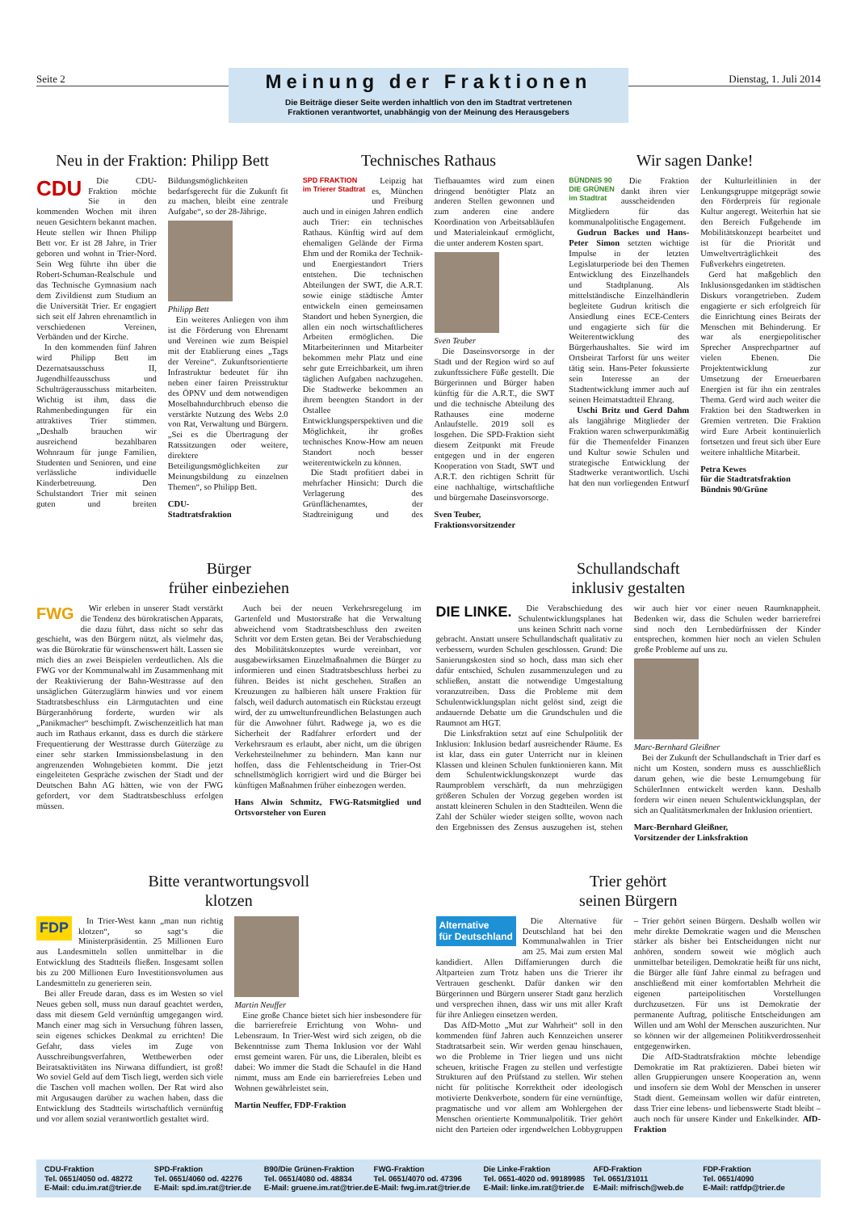Seite 2
Meinung der Fraktionen
Die Beiträge dieser Seite werden inhaltlich von den im Stadtrat vertretenen
Fraktionen verantwortet, unabhängig von der Meinung des Herausgebers
Dienstag, 1. Juli 2014
Neu in der Fraktion: Philipp Bett
CDU
Die CDU-Fraktion möchte Sie in den kommenden Wochen mit ihren neuen Gesichtern bekannt machen. Heute stellen wir Ihnen Philipp Bett vor. Er ist 28 Jahre, in Trier geboren und wohnt in Trier-Nord. Sein Weg führte ihn über die Robert-Schuman-Realschule und das Technische Gymnasium nach dem Zivildienst zum Studium an die Universität Trier. Er engagiert sich seit elf Jahren ehrenamtlich in verschiedenen Vereinen, Verbänden und der Kirche.
In den kommenden fünf Jahren wird Philipp Bett im Dezernatsausschuss II, Jugendhilfeausschuss und Schulträgerausschuss mitarbeiten. Wichtig ist ihm, dass die Rahmenbedingungen für ein attraktives Trier stimmen. „Deshalb brauchen wir ausreichend bezahlbaren Wohnraum für junge Familien, Studenten und Senioren, und eine verlässliche individuelle Kinderbetreuung. Den Schulstandort Trier mit seinen guten und breiten Bildungsmöglichkeiten bedarfsgerecht für die Zukunft fit zu machen, bleibt eine zentrale Aufgabe“, so der 28-Jährige.
Philipp Bett
Ein weiteres Anliegen von ihm ist die Förderung von Ehrenamt und Vereinen wie zum Beispiel mit der Etablierung eines „Tags der Vereine“. Zukunftsorientierte Infrastruktur bedeutet für ihn neben einer fairen Preisstruktur des ÖPNV und dem notwendigen Moselbahndurchbruch ebenso die verstärkte Nutzung des Webs 2.0 von Rat, Verwaltung und Bürgern. „Sei es die Übertragung der Ratssitzungen oder weitere, direktere Beteiligungsmöglichkeiten zur Meinungsbildung zu einzelnen Themen“, so Philipp Bett.
CDU-
Stadtratsfraktion
Technisches Rathaus
SPD FRAKTION
im Trierer Stadtrat
Leipzig hat es, München und Freiburg auch und in einigen Jahren endlich auch Trier: ein technisches Rathaus. Künftig wird auf dem ehemaligen Gelände der Firma Ehm und der Romika der Technik- und Energiestandort Triers entstehen. Die technischen Abteilungen der SWT, die A.R.T. sowie einige städtische Ämter entwickeln einen gemeinsamen Standort und heben Synergien, die allen ein noch wirtschaftlicheres Arbeiten ermöglichen. Die Mitarbeiterinnen und Mitarbeiter bekommen mehr Platz und eine sehr gute Erreichbarkeit, um ihren täglichen Aufgaben nachzugehen. Die Stadtwerke bekommen an ihrem beengten Standort in der Ostallee Entwicklungsperspektiven und die Möglichkeit, ihr großes technisches Know-How am neuen Standort noch besser weiterentwickeln zu können.
Die Stadt profitiert dabei in mehrfacher Hinsicht: Durch die Verlagerung des Grünflächenamtes, der Stadtreinigung und des Tiefbauamtes wird zum einen dringend benötigter Platz an anderen Stellen gewonnen und zum anderen eine andere Koordination von Arbeitsabläufen und Materialeinkauf ermöglicht, die unter anderem Kosten spart.
Sven Teuber
Die Daseinsvorsorge in der Stadt und der Region wird so auf zukunftssichere Füße gestellt. Die Bürgerinnen und Bürger haben künftig für die A.R.T., die SWT und die technische Abteilung des Rathauses eine moderne Anlaufstelle. 2019 soll es losgehen. Die SPD-Fraktion sieht diesem Zeitpunkt mit Freude entgegen und in der engeren Kooperation von Stadt, SWT und A.R.T. den richtigen Schritt für eine nachhaltige, wirtschaftliche und bürgernahe Daseinsvorsorge.
Sven Teuber,
Fraktionsvorsitzender
Wir sagen Danke!
BÜNDNIS 90
DIE GRÜNEN
im Stadtrat
Die Fraktion dankt ihren vier ausscheidenden Mitgliedern für das kommunalpolitische Engagement.
Gudrun Backes und Hans-Peter Simon setzten wichtige Impulse in der letzten Legislaturperiode bei den Themen Entwicklung des Einzelhandels und Stadtplanung. Als mittelständische Einzelhändlerin begleitete Gudrun kritisch die Ansiedlung eines ECE-Centers und engagierte sich für die Weiterentwicklung des Bürgerhaushaltes. Sie wird im Ortsbeirat Tarforst für uns weiter tätig sein. Hans-Peter fokussierte sein Interesse an der Stadtentwicklung immer auch auf seinen Heimatstadtteil Ehrang.
Uschi Britz und Gerd Dahm als langjährige Mitglieder der Fraktion waren schwerpunktmäßig für die Themenfelder Finanzen und Kultur sowie Schulen und strategische Entwicklung der Stadtwerke verantwortlich. Uschi hat den nun vorliegenden Entwurf der Kulturleitlinien in der Lenkungsgruppe mitgeprägt sowie den Förderpreis für regionale Kultur angeregt. Weiterhin hat sie den Bereich Fußgehende im Mobilitätskonzept bearbeitet und ist für die Priorität und Umweltverträglichkeit des Fußverkehrs eingetreten.
Gerd hat maßgeblich den Inklusionsgedanken im städtischen Diskurs vorangetrieben. Zudem engagierte er sich erfolgreich für die Einrichtung eines Beirats der Menschen mit Behinderung. Er war als energiepolitischer Sprecher Ansprechpartner auf vielen Ebenen. Die Projektentwicklung zur Umsetzung der Erneuerbaren Energien ist für ihn ein zentrales Thema. Gerd wird auch weiter die Fraktion bei den Stadtwerken in Gremien vertreten. Die Fraktion wird Eure Arbeit kontinuierlich fortsetzen und freut sich über Eure weitere inhaltliche Mitarbeit.
Petra Kewes
für die Stadtratsfraktion
Bündnis 90/Grüne
Bürger
früher einbeziehen
FWG
Wir erleben in unserer Stadt verstärkt die Tendenz des bürokratischen Apparats, die dazu führt, dass nicht so sehr das geschieht, was den Bürgern nützt, als vielmehr das, was die Bürokratie für wünschenswert hält. Lassen sie mich dies an zwei Beispielen verdeutlichen. Als die FWG vor der Kommunalwahl im Zusammenhang mit der Reaktivierung der Bahn-Westtrasse auf den unsäglichen Güterzuglärm hinwies und vor einem Stadtratsbeschluss ein Lärmgutachten und eine Bürgeranhörung forderte, wurden wir als „Panikmacher“ beschimpft. Zwischenzeitlich hat man auch im Rathaus erkannt, dass es durch die stärkere Frequentierung der Westtrasse durch Güterzüge zu einer sehr starken Immissionsbelastung in den angrenzenden Wohngebieten kommt. Die jetzt eingeleiteten Gespräche zwischen der Stadt und der Deutschen Bahn AG hätten, wie von der FWG gefordert, vor dem Stadtratsbeschluss erfolgen müssen.
Auch bei der neuen Verkehrsregelung im Gartenfeld und Mustorstraße hat die Verwaltung abweichend vom Stadtratsbeschluss den zweiten Schritt vor dem Ersten getan. Bei der Verabschiedung des Mobilitätskonzeptes wurde vereinbart, vor ausgabewirksamen Einzelmaßnahmen die Bürger zu informieren und einen Stadtratsbeschluss herbei zu führen. Beides ist nicht geschehen. Straßen an Kreuzungen zu halbieren hält unsere Fraktion für falsch, weil dadurch automatisch ein Rückstau erzeugt wird, der zu umweltunfreundlichen Belastungen auch für die Anwohner führt. Radwege ja, wo es die Sicherheit der Radfahrer erfordert und der Verkehrsraum es erlaubt, aber nicht, um die übrigen Verkehrsteilnehmer zu behindern. Man kann nur hoffen, dass die Fehlentscheidung in Trier-Ost schnellstmöglich korrigiert wird und die Bürger bei künftigen Maßnahmen früher einbezogen werden.
Hans Alwin Schmitz, FWG-Ratsmitglied und Ortsvorsteher von Euren
Schullandschaft
inklusiv gestalten
DIE LINKE.
Die Verabschiedung des Schulentwicklungsplanes hat uns keinen Schritt nach vorne gebracht. Anstatt unsere Schullandschaft qualitativ zu verbessern, wurden Schulen geschlossen. Grund: Die Sanierungskosten sind so hoch, dass man sich eher dafür entschied, Schulen zusammenzulegen und zu schließen, anstatt die notwendige Umgestaltung voranzutreiben. Dass die Probleme mit dem Schulentwicklungsplan nicht gelöst sind, zeigt die andauernde Debatte um die Grundschulen und die Raumnot am HGT.
Die Linksfraktion setzt auf eine Schulpolitik der Inklusion: Inklusion bedarf ausreichender Räume. Es ist klar, dass ein guter Unterricht nur in kleinen Klassen und kleinen Schulen funktionieren kann. Mit dem Schulentwicklungskonzept wurde das Raumproblem verschärft, da nun mehrzügigen größeren Schulen der Vorzug gegeben worden ist anstatt kleineren Schulen in den Stadtteilen. Wenn die Zahl der Schüler wieder steigen sollte, wovon nach den Ergebnissen des Zensus auszugehen ist, stehen wir auch hier vor einer neuen Raumknappheit. Bedenken wir, dass die Schulen weder barrierefrei sind noch den Lernbedürfnissen der Kinder entsprechen, kommen hier noch an vielen Schulen große Probleme auf uns zu.
Marc-Bernhard Gleißner
Bei der Zukunft der Schullandschaft in Trier darf es nicht um Kosten, sondern muss es ausschließlich darum gehen, wie die beste Lernumgebung für SchülerInnen entwickelt werden kann. Deshalb fordern wir einen neuen Schulentwicklungsplan, der sich an Qualitätsmerkmalen der Inklusion orientiert.
Marc-Bernhard Gleißner,
Vorsitzender der Linksfraktion
Bitte verantwortungsvoll
klotzen
FDP
In Trier-West kann „man nun richtig klotzen“, so sagt‘s die Ministerpräsidentin. 25 Millionen Euro aus Landesmitteln sollen unmittelbar in die Entwicklung des Stadtteils fließen. Insgesamt sollen bis zu 200 Millionen Euro Investitionsvolumen aus Landesmitteln zu generieren sein.
Bei aller Freude daran, dass es im Westen so viel Neues geben soll, muss nun darauf geachtet werden, dass mit diesem Geld vernünftig umgegangen wird. Manch einer mag sich in Versuchung führen lassen, sein eigenes schickes Denkmal zu errichten! Die Gefahr, dass vieles im Zuge von Ausschreibungsverfahren, Wettbewerben oder Beiratsaktivitäten ins Nirwana diffundiert, ist groß! Wo soviel Geld auf dem Tisch liegt, werden sich viele die Taschen voll machen wollen. Der Rat wird also mit Argusaugen darüber zu wachen haben, dass die Entwicklung des Stadtteils wirtschaftlich vernünftig und vor allem sozial verantwortlich gestaltet wird.
Martin Neuffer
Eine große Chance bietet sich hier insbesondere für die barrierefreie Errichtung von Wohn- und Lebensraum. In Trier-West wird sich zeigen, ob die Bekenntnisse zum Thema Inklusion vor der Wahl ernst gemeint waren. Für uns, die Liberalen, bleibt es dabei: Wo immer die Stadt die Schaufel in die Hand nimmt, muss am Ende ein barrierefreies Leben und Wohnen gewährleistet sein.
Martin Neuffer, FDP-Fraktion
Trier gehört
seinen Bürgern
Alternative
für Deutschland
Die Alternative für Deutschland hat bei den Kommunalwahlen in Trier am 25. Mai zum ersten Mal kandidiert. Allen Diffamierungen durch die Altparteien zum Trotz haben uns die Trierer ihr Vertrauen geschenkt. Dafür danken wir den Bürgerinnen und Bürgern unserer Stadt ganz herzlich und versprechen ihnen, dass wir uns mit aller Kraft für ihre Anliegen einsetzen werden.
Das AfD-Motto „Mut zur Wahrheit“ soll in den kommenden fünf Jahren auch Kennzeichen unserer Stadtratsarbeit sein. Wir werden genau hinschauen, wo die Probleme in Trier liegen und uns nicht scheuen, kritische Fragen zu stellen und verfestigte Strukturen auf den Prüfstand zu stellen. Wir stehen nicht für politische Korrektheit oder ideologisch motivierte Denkverbote, sondern für eine vernünftige, pragmatische und vor allem am Wohlergehen der Menschen orientierte Kommunalpolitik. Trier gehört nicht den Parteien oder irgendwelchen Lobbygruppen – Trier gehört seinen Bürgern. Deshalb wollen wir mehr direkte Demokratie wagen und die Menschen stärker als bisher bei Entscheidungen nicht nur anhören, sondern soweit wie möglich auch unmittelbar beteiligen. Demokratie heißt für uns nicht, die Bürger alle fünf Jahre einmal zu befragen und anschließend mit einer komfortablen Mehrheit die eigenen parteipolitischen Vorstellungen durchzusetzen. Für uns ist Demokratie der permanente Auftrag, politische Entscheidungen am Willen und am Wohl der Menschen auszurichten. Nur so können wir der allgemeinen Politikverdrossenheit entgegenwirken.
Die AfD-Stadtratsfraktion möchte lebendige Demokratie im Rat praktizieren. Dabei bieten wir allen Gruppierungen unsere Kooperation an, wenn und insofern sie dem Wohl der Menschen in unserer Stadt dient. Gemeinsam wollen wir dafür eintreten, dass Trier eine lebens- und liebenswerte Stadt bleibt – auch noch für unsere Kinder und Enkelkinder. AfD-Fraktion
CDU-Fraktion
Tel. 0651/4050 od. 48272
E-Mail: cdu.im.rat@trier.de
SPD-Fraktion
Tel. 0651/4060 od. 42276
E-Mail: spd.im.rat@trier.de
B90/Die Grünen-Fraktion
Tel. 0651/4080 od. 48834
E-Mail: gruene.im.rat@trier.de
FWG-Fraktion
Tel. 0651/4070 od. 47396
E-Mail: fwg.im.rat@trier.de
Die Linke-Fraktion
Tel. 0651-4020 od. 99189985
E-Mail: linke.im.rat@trier.de
AFD-Fraktion
Tel. 0651/31011
E-Mail: mifrisch@web.de
FDP-Fraktion
Tel. 0651/4090
E-Mail: ratfdp@trier.de